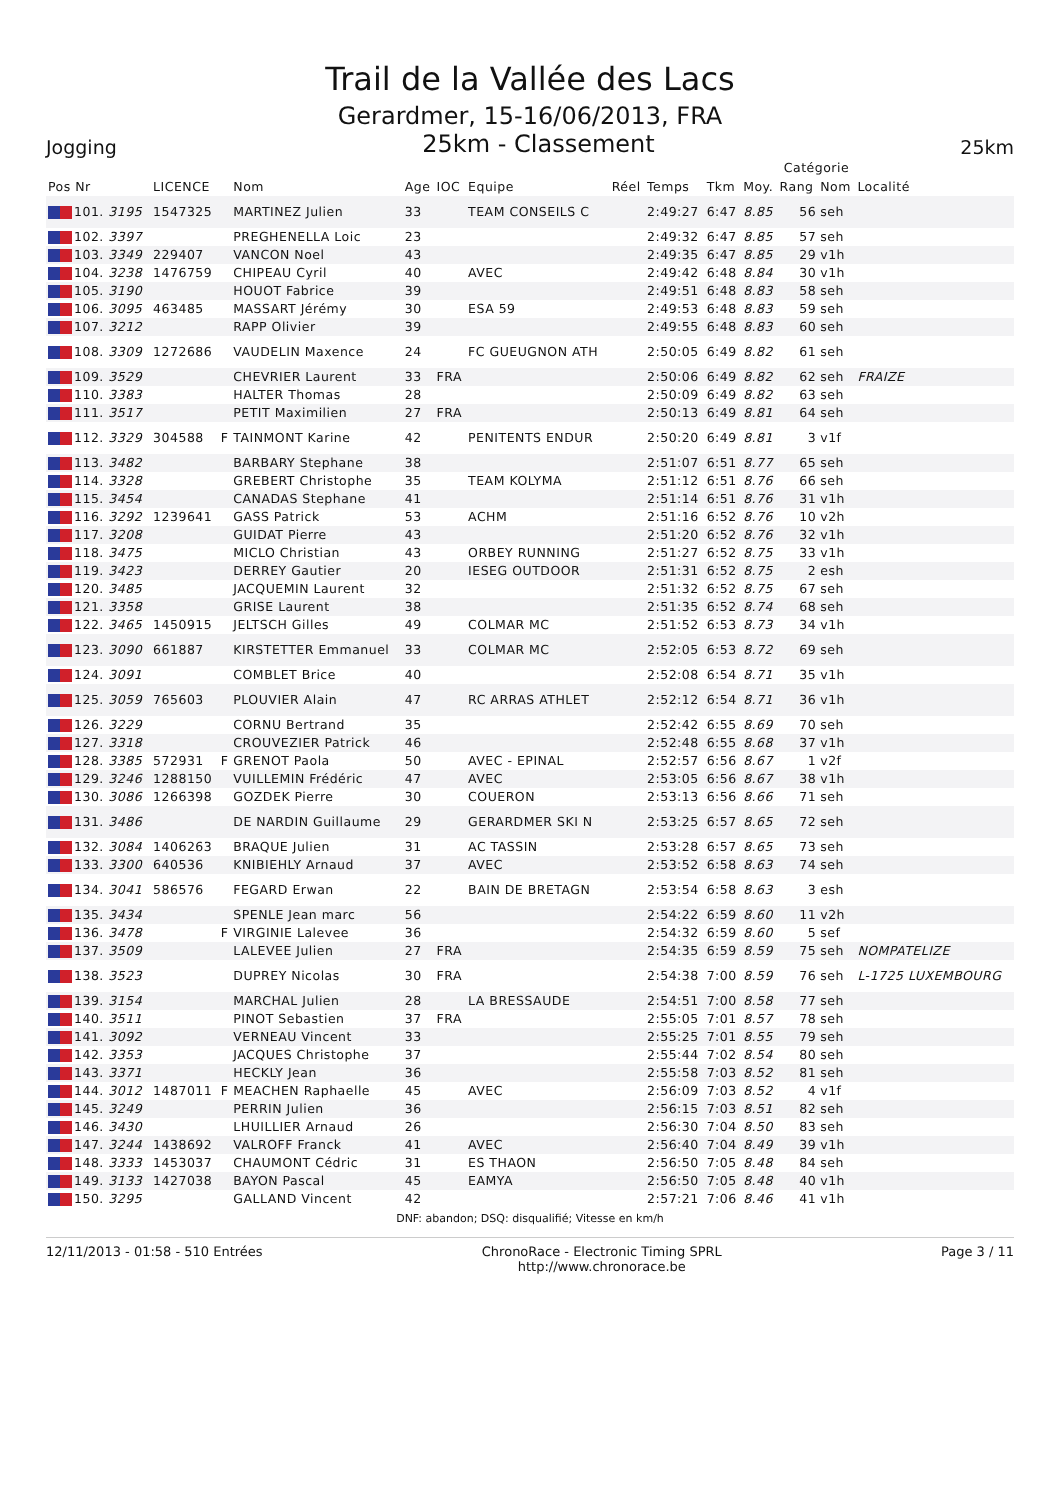Trail de la Vallée des Lacs
Gerardmer, 15-16/06/2013, FRA
Jogging
25km - Classement
25km
| | | | | | | | | | | | Catégorie | | |
| --- | --- | --- | --- | --- | --- | --- | --- | --- | --- | --- | --- | --- | --- |
| Pos Nr | LICENCE | | Nom | Age | IOC | Equipe | Réel | Temps | Tkm | Moy. | Rang | Nom | Localité |
| 101. 3195 | 1547325 | | MARTINEZ Julien | 33 | | TEAM CONSEILS C | | 2:49:27 | 6:47 | 8.85 | 56 | seh | |
| 102. 3397 | | | PREGHENELLA Loic | 23 | | | | 2:49:32 | 6:47 | 8.85 | 57 | seh | |
| 103. 3349 | 229407 | | VANCON Noel | 43 | | | | 2:49:35 | 6:47 | 8.85 | 29 | v1h | |
| 104. 3238 | 1476759 | | CHIPEAU Cyril | 40 | | AVEC | | 2:49:42 | 6:48 | 8.84 | 30 | v1h | |
| 105. 3190 | | | HOUOT Fabrice | 39 | | | | 2:49:51 | 6:48 | 8.83 | 58 | seh | |
| 106. 3095 | 463485 | | MASSART Jérémy | 30 | | ESA 59 | | 2:49:53 | 6:48 | 8.83 | 59 | seh | |
| 107. 3212 | | | RAPP Olivier | 39 | | | | 2:49:55 | 6:48 | 8.83 | 60 | seh | |
| 108. 3309 | 1272686 | | VAUDELIN Maxence | 24 | | FC GUEUGNON ATH | | 2:50:05 | 6:49 | 8.82 | 61 | seh | |
| 109. 3529 | | | CHEVRIER Laurent | 33 | FRA | | | 2:50:06 | 6:49 | 8.82 | 62 | seh | FRAIZE |
| 110. 3383 | | | HALTER Thomas | 28 | | | | 2:50:09 | 6:49 | 8.82 | 63 | seh | |
| 111. 3517 | | | PETIT Maximilien | 27 | FRA | | | 2:50:13 | 6:49 | 8.81 | 64 | seh | |
| 112. 3329 | 304588 | F | TAINMONT Karine | 42 | | PENITENTS ENDUR | | 2:50:20 | 6:49 | 8.81 | 3 | v1f | |
| 113. 3482 | | | BARBARY Stephane | 38 | | | | 2:51:07 | 6:51 | 8.77 | 65 | seh | |
| 114. 3328 | | | GREBERT Christophe | 35 | | TEAM KOLYMA | | 2:51:12 | 6:51 | 8.76 | 66 | seh | |
| 115. 3454 | | | CANADAS Stephane | 41 | | | | 2:51:14 | 6:51 | 8.76 | 31 | v1h | |
| 116. 3292 | 1239641 | | GASS Patrick | 53 | | ACHM | | 2:51:16 | 6:52 | 8.76 | 10 | v2h | |
| 117. 3208 | | | GUIDAT Pierre | 43 | | | | 2:51:20 | 6:52 | 8.76 | 32 | v1h | |
| 118. 3475 | | | MICLO Christian | 43 | | ORBEY RUNNING | | 2:51:27 | 6:52 | 8.75 | 33 | v1h | |
| 119. 3423 | | | DERREY Gautier | 20 | | IESEG OUTDOOR | | 2:51:31 | 6:52 | 8.75 | 2 | esh | |
| 120. 3485 | | | JACQUEMIN Laurent | 32 | | | | 2:51:32 | 6:52 | 8.75 | 67 | seh | |
| 121. 3358 | | | GRISE Laurent | 38 | | | | 2:51:35 | 6:52 | 8.74 | 68 | seh | |
| 122. 3465 | 1450915 | | JELTSCH Gilles | 49 | | COLMAR MC | | 2:51:52 | 6:53 | 8.73 | 34 | v1h | |
| 123. 3090 | 661887 | | KIRSTETTER Emmanuel | 33 | | COLMAR MC | | 2:52:05 | 6:53 | 8.72 | 69 | seh | |
| 124. 3091 | | | COMBLET Brice | 40 | | | | 2:52:08 | 6:54 | 8.71 | 35 | v1h | |
| 125. 3059 | 765603 | | PLOUVIER Alain | 47 | | RC ARRAS ATHLET | | 2:52:12 | 6:54 | 8.71 | 36 | v1h | |
| 126. 3229 | | | CORNU Bertrand | 35 | | | | 2:52:42 | 6:55 | 8.69 | 70 | seh | |
| 127. 3318 | | | CROUVEZIER Patrick | 46 | | | | 2:52:48 | 6:55 | 8.68 | 37 | v1h | |
| 128. 3385 | 572931 | F | GRENOT Paola | 50 | | AVEC - EPINAL | | 2:52:57 | 6:56 | 8.67 | 1 | v2f | |
| 129. 3246 | 1288150 | | VUILLEMIN Frédéric | 47 | | AVEC | | 2:53:05 | 6:56 | 8.67 | 38 | v1h | |
| 130. 3086 | 1266398 | | GOZDEK Pierre | 30 | | COUERON | | 2:53:13 | 6:56 | 8.66 | 71 | seh | |
| 131. 3486 | | | DE NARDIN Guillaume | 29 | | GERARDMER SKI N | | 2:53:25 | 6:57 | 8.65 | 72 | seh | |
| 132. 3084 | 1406263 | | BRAQUE Julien | 31 | | AC TASSIN | | 2:53:28 | 6:57 | 8.65 | 73 | seh | |
| 133. 3300 | 640536 | | KNIBIEHLY Arnaud | 37 | | AVEC | | 2:53:52 | 6:58 | 8.63 | 74 | seh | |
| 134. 3041 | 586576 | | FEGARD Erwan | 22 | | BAIN DE BRETAGN | | 2:53:54 | 6:58 | 8.63 | 3 | esh | |
| 135. 3434 | | | SPENLE Jean marc | 56 | | | | 2:54:22 | 6:59 | 8.60 | 11 | v2h | |
| 136. 3478 | | F | VIRGINIE Lalevee | 36 | | | | 2:54:32 | 6:59 | 8.60 | 5 | sef | |
| 137. 3509 | | | LALEVEE Julien | 27 | FRA | | | 2:54:35 | 6:59 | 8.59 | 75 | seh | NOMPATELIZE |
| 138. 3523 | | | DUPREY Nicolas | 30 | FRA | | | 2:54:38 | 7:00 | 8.59 | 76 | seh | L-1725 LUXEMBOURG |
| 139. 3154 | | | MARCHAL Julien | 28 | | LA BRESSAUDE | | 2:54:51 | 7:00 | 8.58 | 77 | seh | |
| 140. 3511 | | | PINOT Sebastien | 37 | FRA | | | 2:55:05 | 7:01 | 8.57 | 78 | seh | |
| 141. 3092 | | | VERNEAU Vincent | 33 | | | | 2:55:25 | 7:01 | 8.55 | 79 | seh | |
| 142. 3353 | | | JACQUES Christophe | 37 | | | | 2:55:44 | 7:02 | 8.54 | 80 | seh | |
| 143. 3371 | | | HECKLY Jean | 36 | | | | 2:55:58 | 7:03 | 8.52 | 81 | seh | |
| 144. 3012 | 1487011 | F | MEACHEN Raphaelle | 45 | | AVEC | | 2:56:09 | 7:03 | 8.52 | 4 | v1f | |
| 145. 3249 | | | PERRIN Julien | 36 | | | | 2:56:15 | 7:03 | 8.51 | 82 | seh | |
| 146. 3430 | | | LHUILLIER Arnaud | 26 | | | | 2:56:30 | 7:04 | 8.50 | 83 | seh | |
| 147. 3244 | 1438692 | | VALROFF Franck | 41 | | AVEC | | 2:56:40 | 7:04 | 8.49 | 39 | v1h | |
| 148. 3333 | 1453037 | | CHAUMONT Cédric | 31 | | ES THAON | | 2:56:50 | 7:05 | 8.48 | 84 | seh | |
| 149. 3133 | 1427038 | | BAYON Pascal | 45 | | EAMYA | | 2:56:50 | 7:05 | 8.48 | 40 | v1h | |
| 150. 3295 | | | GALLAND Vincent | 42 | | | | 2:57:21 | 7:06 | 8.46 | 41 | v1h | |
DNF: abandon; DSQ: disqualifié; Vitesse en km/h
12/11/2013 - 01:58 - 510 Entrées ChronoRace - Electronic Timing SPRL
http://www.chronorace.be Page 3 / 11